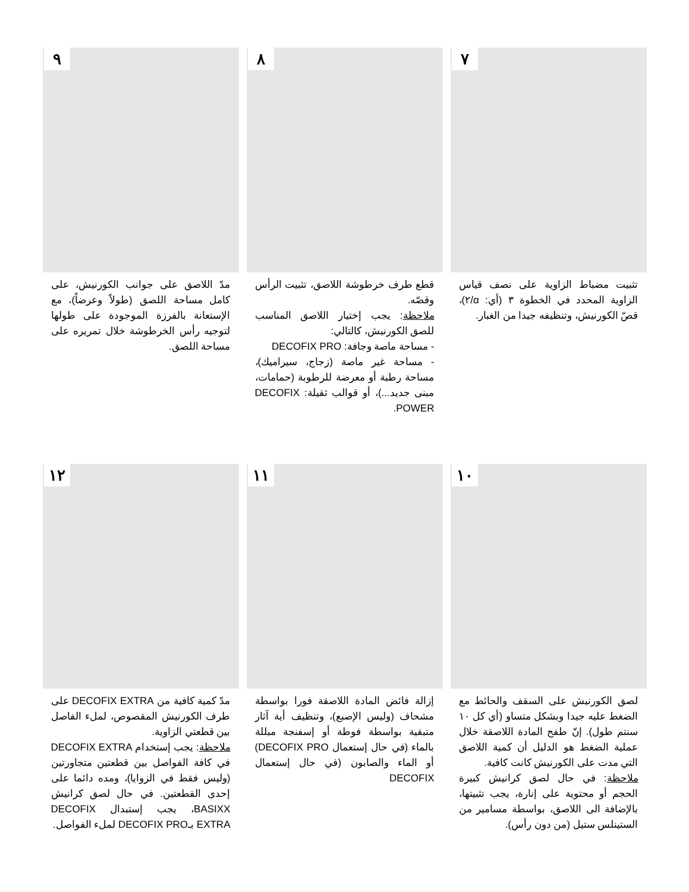٧
تثبيت مضباط الزاوية على نصف قياس الزاوية المحدد في الخطوة ٣ (أي: α/٢)، قصّ الكورنيش، وتنظيفه جيدا من الغبار.
٨
قطع طرف خرطوشة اللاصق، تثبيت الرأس وقصّه.
ملاحظة: يجب إختيار اللاصق المناسب للصق الكورنيش، كالتالي:
- مساحة ماصة وجافة: DECOFIX PRO
- مساحة غير ماصة (زجاج، سيراميك)، مساحة رطبة أو معرضة للرطوبة (حمامات، مبنى جديد...)، أو قوالب ثقيلة: DECOFIX POWER.
٩
مدّ اللاصق على جوانب الكورنيش، على كامل مساحة اللصق (طولاً وعرضاً)، مع الإستعانة بالفرزة الموجودة على طولها لتوجيه رأس الخرطوشة خلال تمريره على مساحة اللصق.
١٠
لصق الكورنيش على السقف والحائط مع الضغط عليه جيدا وبشكل متساو (أي كل ١٠ سنتم طول). إنّ طفح المادة اللاصقة خلال عملية الضغط هو الدليل أن كمية اللاصق التي مدت على الكورنيش كانت كافية.
ملاحظة: في حال لصق كرانيش كبيرة الحجم أو محتوية على إنارة، يجب تثبيتها، بالإضافة الى اللاصق، بواسطة مسامير من الستينلس ستيل (من دون رأس).
١١
إزالة فائض المادة اللاصقة فورا بواسطة مشحاف (وليس الإصبع)، وتنظيف أية آثار متبقية بواسطة فوطة أو إسفنجة مبللة بالماء (في حال إستعمال DECOFIX PRO) أو الماء والصابون (في حال إستعمال DECOFIX
١٢
مدّ كمية كافية من DECOFIX EXTRA على طرف الكورنيش المقصوص، لملء الفاصل بين قطعتي الزاوية.
ملاحظة: يجب إستخدام DECOFIX EXTRA في كافة الفواصل بين قطعتين متجاورتين (وليس فقط في الزوايا)، ومده دائما على إحدى القطعتين. في حال لصق كرانيش BASIXX، يجب إستبدال DECOFIX EXTRA بـDECOFIX PRO لملء الفواصل.